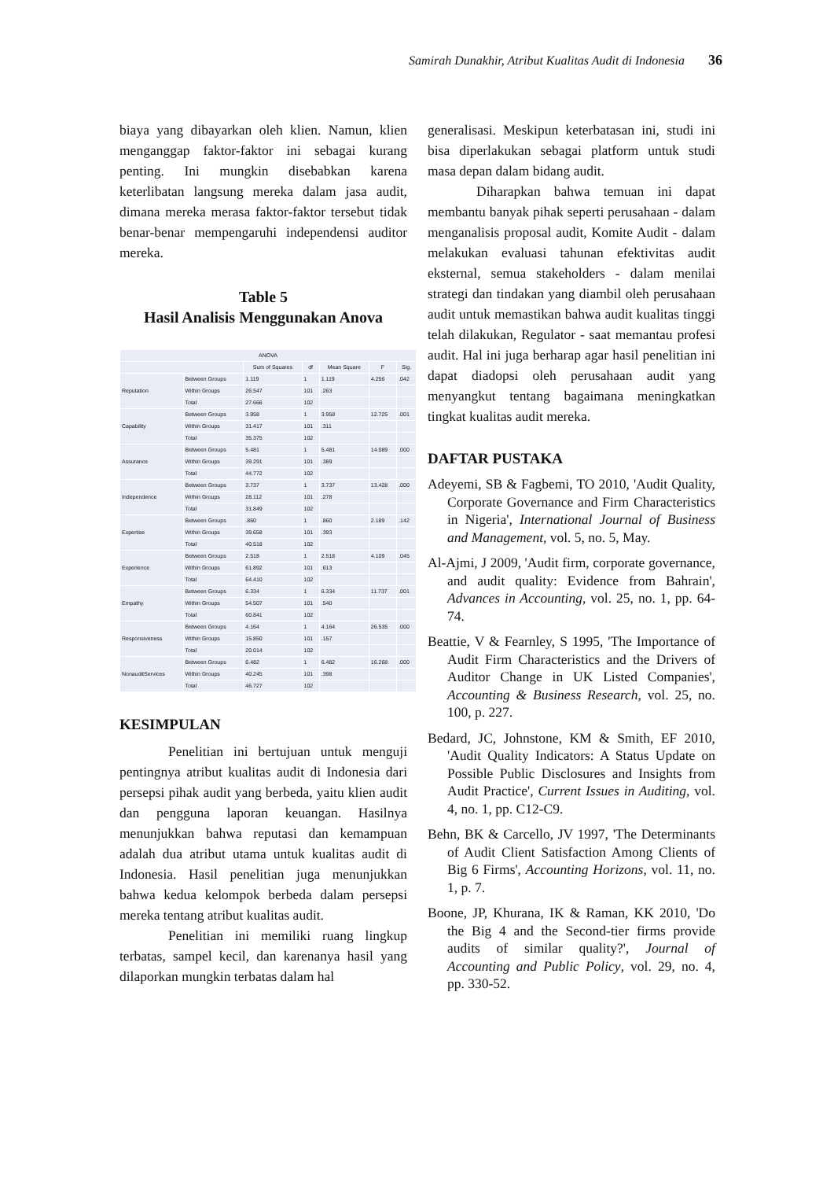Samirah Dunakhir, Atribut Kualitas Audit di Indonesia 36
biaya yang dibayarkan oleh klien. Namun, klien menganggap faktor-faktor ini sebagai kurang penting. Ini mungkin disebabkan karena keterlibatan langsung mereka dalam jasa audit, dimana mereka merasa faktor-faktor tersebut tidak benar-benar mempengaruhi independensi auditor mereka.
Table 5
Hasil Analisis Menggunakan Anova
| ANOVA | | | | | | |
| --- | --- | --- | --- | --- | --- | --- |
| | | Sum of Squares | df | Mean Square | F | Sig. |
| Reputation | Between Groups | 1.119 | 1 | 1.119 | 4.256 | .042 |
| | Within Groups | 26.547 | 101 | .263 | | |
| | Total | 27.666 | 102 | | | |
| Capability | Between Groups | 3.958 | 1 | 3.958 | 12.725 | .001 |
| | Within Groups | 31.417 | 101 | .311 | | |
| | Total | 35.375 | 102 | | | |
| Assurance | Between Groups | 5.481 | 1 | 5.481 | 14.089 | .000 |
| | Within Groups | 39.291 | 101 | .389 | | |
| | Total | 44.772 | 102 | | | |
| Independence | Between Groups | 3.737 | 1 | 3.737 | 13.428 | .000 |
| | Within Groups | 28.112 | 101 | .278 | | |
| | Total | 31.849 | 102 | | | |
| Expertise | Between Groups | .860 | 1 | .860 | 2.189 | .142 |
| | Within Groups | 39.658 | 101 | .393 | | |
| | Total | 40.518 | 102 | | | |
| Experience | Between Groups | 2.518 | 1 | 2.518 | 4.109 | .045 |
| | Within Groups | 61.892 | 101 | .613 | | |
| | Total | 64.410 | 102 | | | |
| Empathy | Between Groups | 6.334 | 1 | 6.334 | 11.737 | .001 |
| | Within Groups | 54.507 | 101 | .540 | | |
| | Total | 60.841 | 102 | | | |
| Responsiveness | Between Groups | 4.164 | 1 | 4.164 | 26.535 | .000 |
| | Within Groups | 15.850 | 101 | .157 | | |
| | Total | 20.014 | 102 | | | |
| NonauditServices | Between Groups | 6.482 | 1 | 6.482 | 16.268 | .000 |
| | Within Groups | 40.245 | 101 | .398 | | |
| | Total | 46.727 | 102 | | | |
KESIMPULAN
Penelitian ini bertujuan untuk menguji pentingnya atribut kualitas audit di Indonesia dari persepsi pihak audit yang berbeda, yaitu klien audit dan pengguna laporan keuangan. Hasilnya menunjukkan bahwa reputasi dan kemampuan adalah dua atribut utama untuk kualitas audit di Indonesia. Hasil penelitian juga menunjukkan bahwa kedua kelompok berbeda dalam persepsi mereka tentang atribut kualitas audit.
Penelitian ini memiliki ruang lingkup terbatas, sampel kecil, dan karenanya hasil yang dilaporkan mungkin terbatas dalam hal
generalisasi. Meskipun keterbatasan ini, studi ini bisa diperlakukan sebagai platform untuk studi masa depan dalam bidang audit.
Diharapkan bahwa temuan ini dapat membantu banyak pihak seperti perusahaan - dalam menganalisis proposal audit, Komite Audit - dalam melakukan evaluasi tahunan efektivitas audit eksternal, semua stakeholders - dalam menilai strategi dan tindakan yang diambil oleh perusahaan audit untuk memastikan bahwa audit kualitas tinggi telah dilakukan, Regulator - saat memantau profesi audit. Hal ini juga berharap agar hasil penelitian ini dapat diadopsi oleh perusahaan audit yang menyangkut tentang bagaimana meningkatkan tingkat kualitas audit mereka.
DAFTAR PUSTAKA
Adeyemi, SB & Fagbemi, TO 2010, 'Audit Quality, Corporate Governance and Firm Characteristics in Nigeria', International Journal of Business and Management, vol. 5, no. 5, May.
Al-Ajmi, J 2009, 'Audit firm, corporate governance, and audit quality: Evidence from Bahrain', Advances in Accounting, vol. 25, no. 1, pp. 64-74.
Beattie, V & Fearnley, S 1995, 'The Importance of Audit Firm Characteristics and the Drivers of Auditor Change in UK Listed Companies', Accounting & Business Research, vol. 25, no. 100, p. 227.
Bedard, JC, Johnstone, KM & Smith, EF 2010, 'Audit Quality Indicators: A Status Update on Possible Public Disclosures and Insights from Audit Practice', Current Issues in Auditing, vol. 4, no. 1, pp. C12-C9.
Behn, BK & Carcello, JV 1997, 'The Determinants of Audit Client Satisfaction Among Clients of Big 6 Firms', Accounting Horizons, vol. 11, no. 1, p. 7.
Boone, JP, Khurana, IK & Raman, KK 2010, 'Do the Big 4 and the Second-tier firms provide audits of similar quality?', Journal of Accounting and Public Policy, vol. 29, no. 4, pp. 330-52.